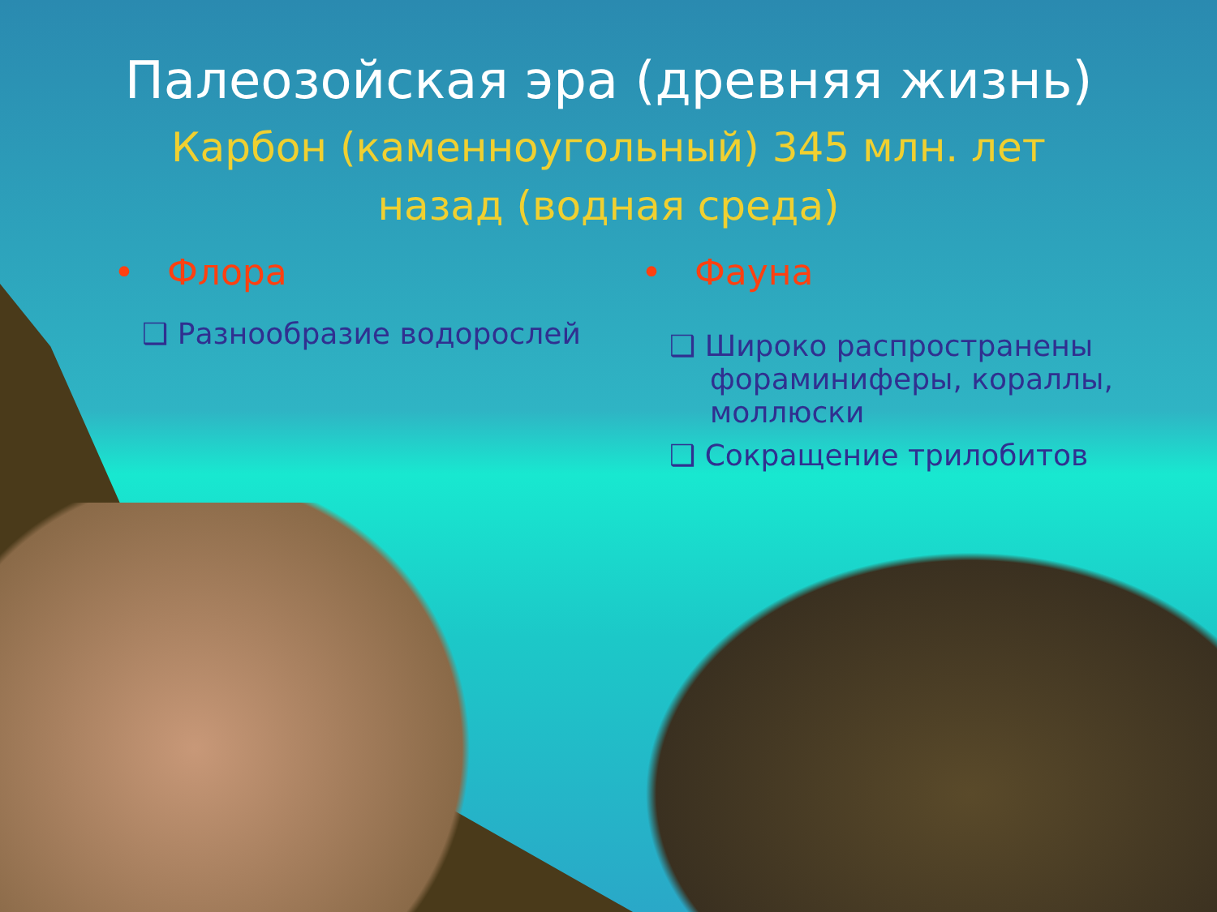Палеозойская эра (древняя жизнь)
Карбон (каменноугольный) 345 млн. лет
назад (водная среда)
• Флора
❑ Разнообразие водорослей
• Фауна
❑ Широко распространены фораминиферы, кораллы, моллюски
❑ Сокращение трилобитов